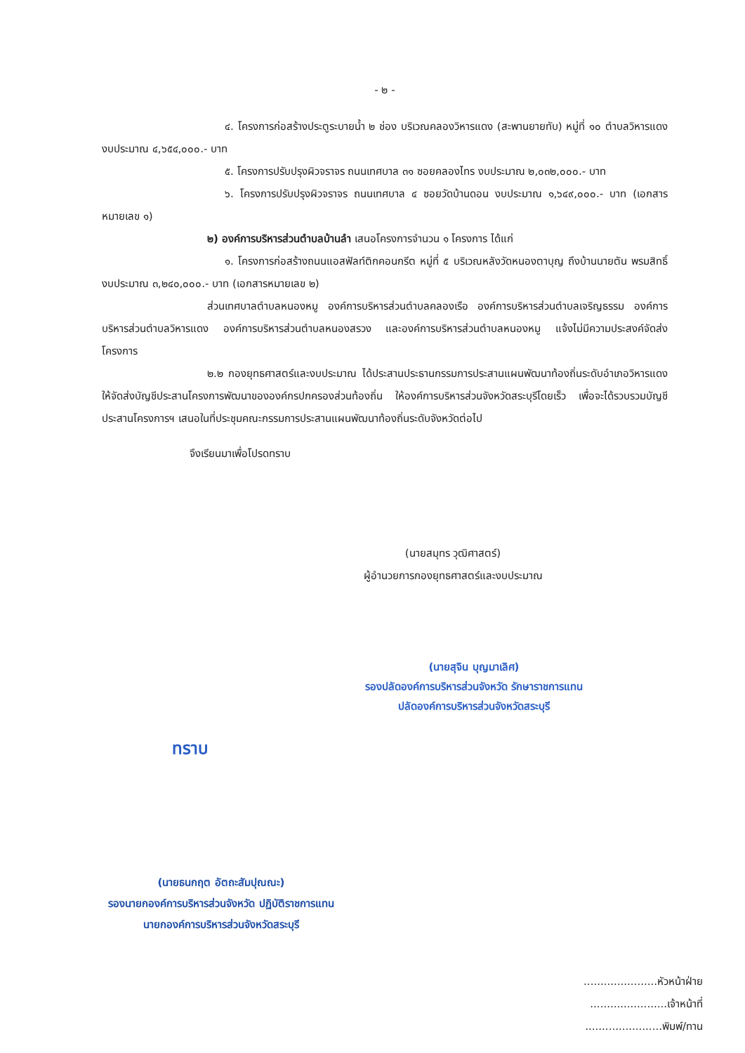- ๒ -
๔. โครงการก่อสร้างประตูระบายน้ำ ๒ ช่อง บริเวณคลองวิหารแดง (สะพานยายทับ) หมู่ที่ ๑๐ ตำบลวิหารแดง งบประมาณ ๔,๖๕๔,๐๐๐.- บาท
๕. โครงการปรับปรุงผิวจราจร ถนนเทศบาล ๓๑ ซอยคลองไทร งบประมาณ ๒,๐๓๒,๐๐๐.- บาท
๖. โครงการปรับปรุงผิวจราจร ถนนเทศบาล ๔ ซอยวัดบ้านดอน งบประมาณ ๑,๖๔๙,๐๐๐.- บาท (เอกสารหมายเลข ๑)
๒) องค์การบริหารส่วนตำบลบ้านลำ เสนอโครงการจำนวน ๑ โครงการ ได้แก่
๑. โครงการก่อสร้างถนนแอสฟัลท์ติกคอนกรีต หมู่ที่ ๕ บริเวณหลังวัดหนองตาบุญ ถึงบ้านนายตัน พรมสิทธิ์ งบประมาณ ๓,๒๔๐,๐๐๐.- บาท (เอกสารหมายเลข ๒)
ส่วนเทศบาลตำบลหนองหมู องค์การบริหารส่วนตำบลคลองเรือ องค์การบริหารส่วนตำบลเจริญธรรม องค์การบริหารส่วนตำบลวิหารแดง องค์การบริหารส่วนตำบลหนองสรวง และองค์การบริหารส่วนตำบลหนองหมู แจ้งไม่มีความประสงค์จัดส่งโครงการ
๒.๒ กองยุทธศาสตร์และงบประมาณ ได้ประสานประธานกรรมการประสานแผนพัฒนาท้องถิ่นระดับอำเภอวิหารแดง ให้จัดส่งบัญชีประสานโครงการพัฒนาขององค์กรปกครองส่วนท้องถิ่น ให้องค์การบริหารส่วนจังหวัดสระบุรีโดยเร็ว เพื่อจะได้รวบรวมบัญชีประสานโครงการฯ เสนอในที่ประชุมคณะกรรมการประสานแผนพัฒนาท้องถิ่นระดับจังหวัดต่อไป
จึงเรียนมาเพื่อโปรดทราบ
(นายสมุทร วุฒิศาสตร์)
ผู้อำนวยการกองยุทธศาสตร์และงบประมาณ
(นายสุจิน บุญมาเลิศ)
รองปลัดองค์การบริหารส่วนจังหวัด รักษาราชการแทน
ปลัดองค์การบริหารส่วนจังหวัดสระบุรี
ทราบ
(นายธนกฤต อัตถะสัมปุณณะ)
รองนายกองค์การบริหารส่วนจังหวัด ปฏิบัติราชการแทน
นายกองค์การบริหารส่วนจังหวัดสระบุรี
......................หัวหน้าฝ่าย
.......................เจ้าหน้าที่
.......................พิมพ์/ทาน